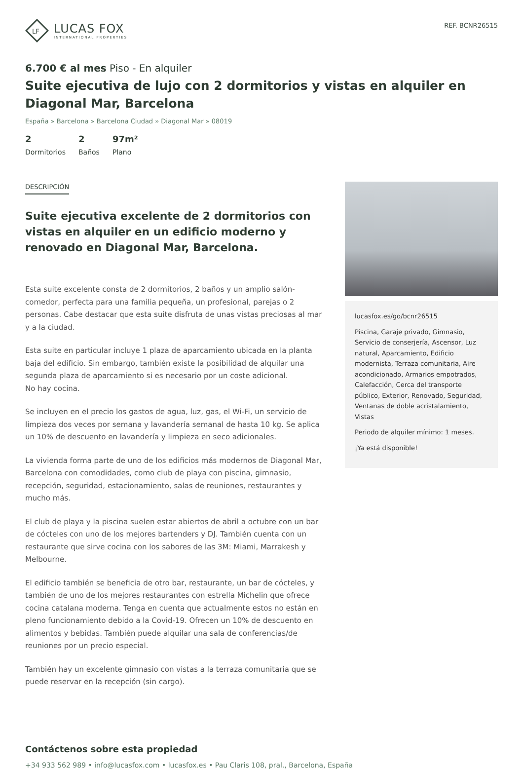LF
LUCAS FOX
INTERNATIONAL PROPERTIES
REF. BCNR26515
6.700 € al mes Piso - En alquiler
Suite ejecutiva de lujo con 2 dormitorios y vistas en alquiler en Diagonal Mar, Barcelona
España » Barcelona » Barcelona Ciudad » Diagonal Mar » 08019
2
Dormitorios
2
Baños
97m²
Plano
DESCRIPCIÓN
Suite ejecutiva excelente de 2 dormitorios con vistas en alquiler en un edificio moderno y renovado en Diagonal Mar, Barcelona.
Esta suite excelente consta de 2 dormitorios, 2 baños y un amplio salón-comedor, perfecta para una familia pequeña, un profesional, parejas o 2 personas. Cabe destacar que esta suite disfruta de unas vistas preciosas al mar y a la ciudad.
Esta suite en particular incluye 1 plaza de aparcamiento ubicada en la planta baja del edificio. Sin embargo, también existe la posibilidad de alquilar una segunda plaza de aparcamiento si es necesario por un coste adicional.
No hay cocina.
Se incluyen en el precio los gastos de agua, luz, gas, el Wi-Fi, un servicio de limpieza dos veces por semana y lavandería semanal de hasta 10 kg. Se aplica un 10% de descuento en lavandería y limpieza en seco adicionales.
La vivienda forma parte de uno de los edificios más modernos de Diagonal Mar, Barcelona con comodidades, como club de playa con piscina, gimnasio, recepción, seguridad, estacionamiento, salas de reuniones, restaurantes y mucho más.
El club de playa y la piscina suelen estar abiertos de abril a octubre con un bar de cócteles con uno de los mejores bartenders y DJ. También cuenta con un restaurante que sirve cocina con los sabores de las 3M: Miami, Marrakesh y Melbourne.
El edificio también se beneficia de otro bar, restaurante, un bar de cócteles, y también de uno de los mejores restaurantes con estrella Michelin que ofrece cocina catalana moderna. Tenga en cuenta que actualmente estos no están en pleno funcionamiento debido a la Covid-19. Ofrecen un 10% de descuento en alimentos y bebidas. También puede alquilar una sala de conferencias/de reuniones por un precio especial.
También hay un excelente gimnasio con vistas a la terraza comunitaria que se puede reservar en la recepción (sin cargo).
lucasfox.es/go/bcnr26515
Piscina, Garaje privado, Gimnasio, Servicio de conserjería, Ascensor, Luz natural, Aparcamiento, Edificio modernista, Terraza comunitaria, Aire acondicionado, Armarios empotrados, Calefacción, Cerca del transporte público, Exterior, Renovado, Seguridad, Ventanas de doble acristalamiento, Vistas
Periodo de alquiler mínimo: 1 meses.
¡Ya está disponible!
Contáctenos sobre esta propiedad
+34 933 562 989 • info@lucasfox.com • lucasfox.es • Pau Claris 108, pral., Barcelona, España